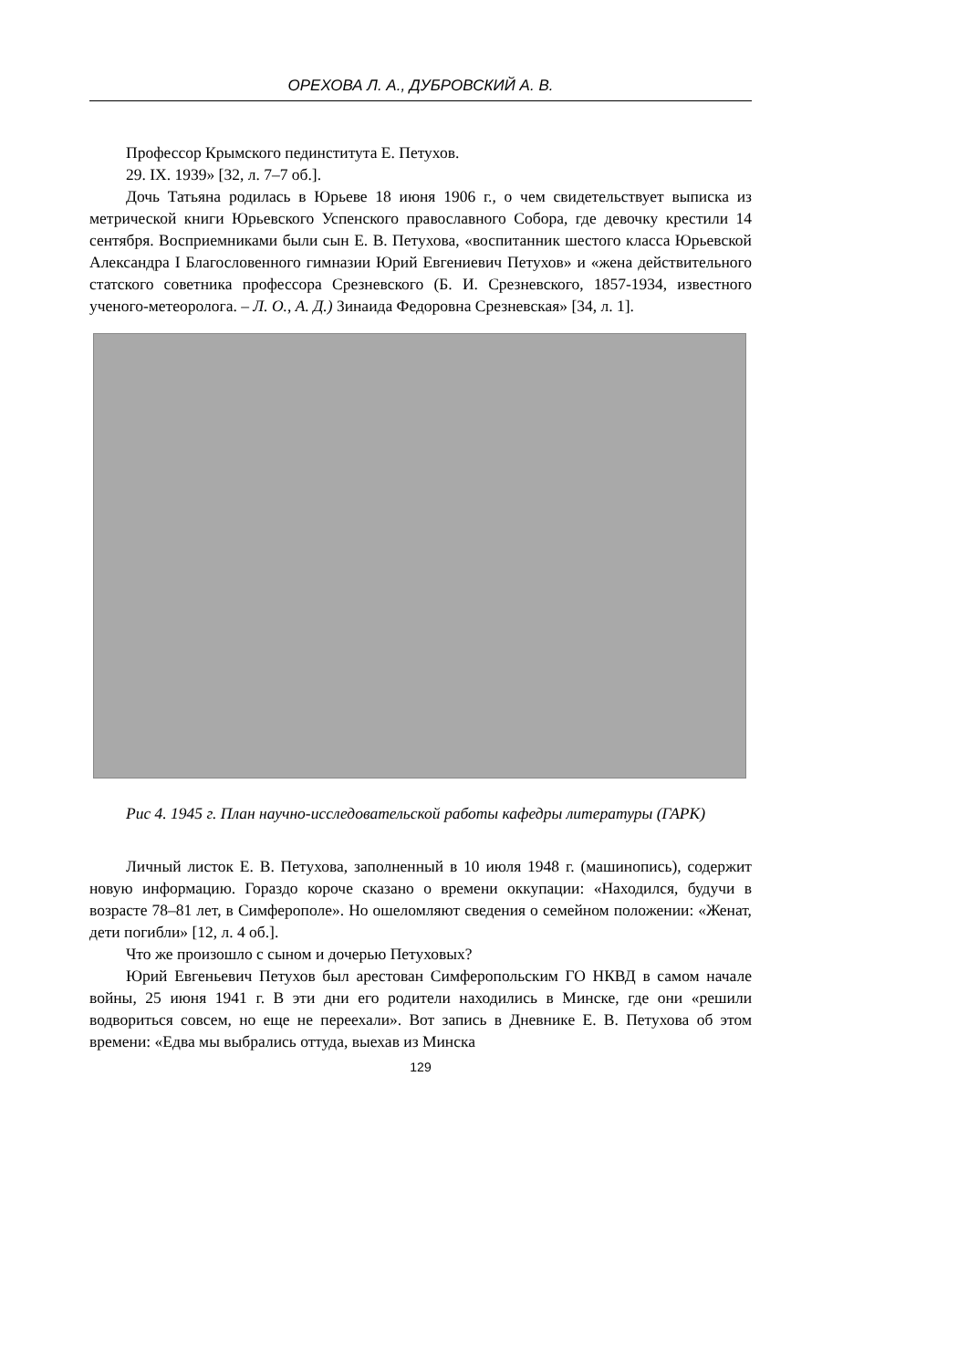ОРЕХОВА Л. А., ДУБРОВСКИЙ А. В.
Профессор Крымского пединститута Е. Петухов.
29. IX. 1939» [32, л. 7–7 об.].
Дочь Татьяна родилась в Юрьеве 18 июня 1906 г., о чем свидетельствует выписка из метрической книги Юрьевского Успенского православного Собора, где девочку крестили 14 сентября. Восприемниками были сын Е. В. Петухова, «воспитанник шестого класса Юрьевской Александра I Благословенного гимназии Юрий Евгениевич Петухов» и «жена действительного статского советника профессора Срезневского (Б. И. Срезневского, 1857-1934, известного ученого-метеоролога. – Л. О., А. Д.) Зинаида Федоровна Срезневская» [34, л. 1].
Рис 4. 1945 г. План научно-исследовательской работы кафедры литературы (ГАРК)
Личный листок Е. В. Петухова, заполненный в 10 июля 1948 г. (машинопись), содержит новую информацию. Гораздо короче сказано о времени оккупации: «Находился, будучи в возрасте 78–81 лет, в Симферополе». Но ошеломляют сведения о семейном положении: «Женат, дети погибли» [12, л. 4 об.].
Что же произошло с сыном и дочерью Петуховых?
Юрий Евгеньевич Петухов был арестован Симферопольским ГО НКВД в самом начале войны, 25 июня 1941 г. В эти дни его родители находились в Минске, где они «решили водвориться совсем, но еще не переехали». Вот запись в Дневнике Е. В. Петухова об этом времени: «Едва мы выбрались оттуда, выехав из Минска
129